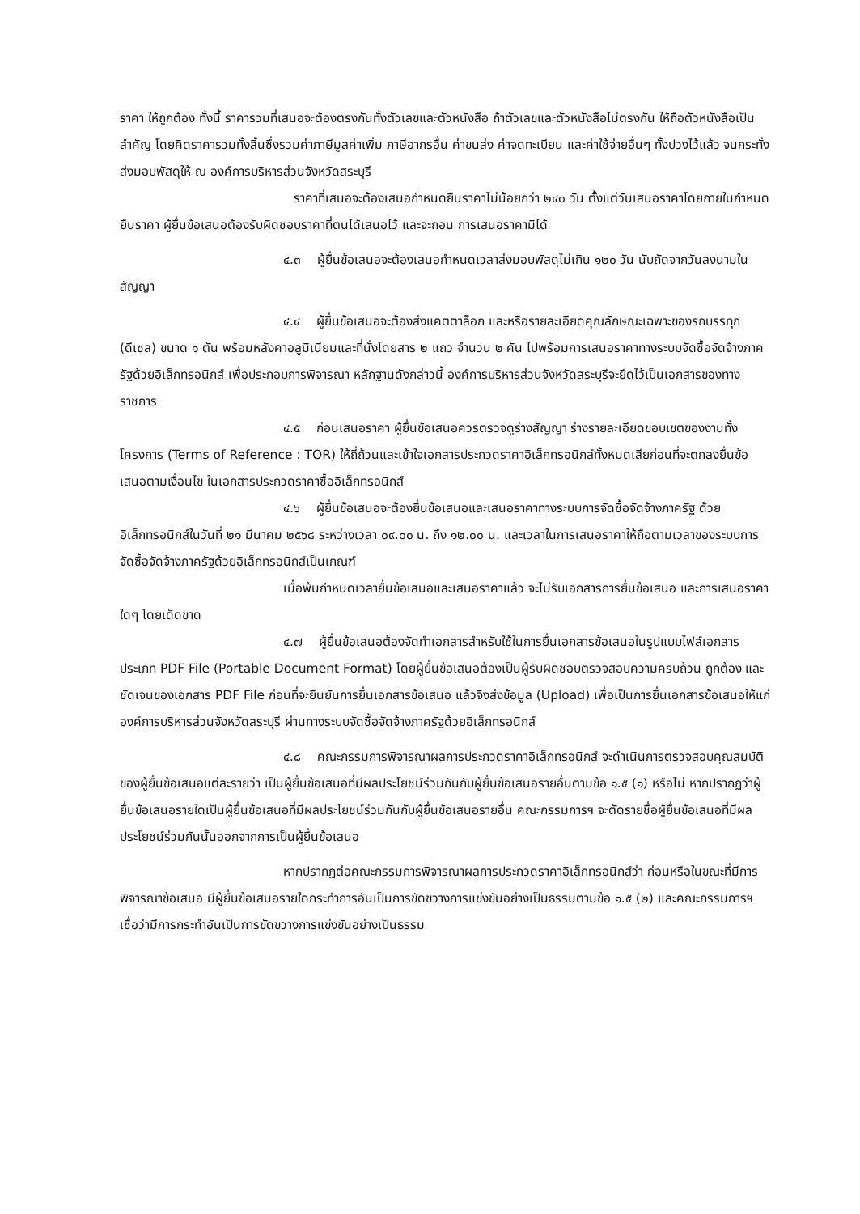ราคา ให้ถูกต้อง ทั้งนี้ ราคารวมที่เสนอจะต้องตรงกันทั้งตัวเลขและตัวหนังสือ ถ้าตัวเลขและตัวหนังสือไม่ตรงกัน ให้ถือตัวหนังสือเป็นสำคัญ โดยคิดราคารวมทั้งสิ้นซึ่งรวมค่าภาษีมูลค่าเพิ่ม ภาษีอากรอื่น ค่าขนส่ง ค่าจดทะเบียน และค่าใช้จ่ายอื่นๆ ทั้งปวงไว้แล้ว จนกระทั่งส่งมอบพัสดุให้ ณ องค์การบริหารส่วนจังหวัดสระบุรี
ราคาที่เสนอจะต้องเสนอกำหนดยืนราคาไม่น้อยกว่า ๒๔๐ วัน ตั้งแต่วันเสนอราคาโดยภายในกำหนดยืนราคา ผู้ยื่นข้อเสนอต้องรับผิดชอบราคาที่ตนได้เสนอไว้ และจะถอน การเสนอราคามิได้
๔.๓ ผู้ยื่นข้อเสนอจะต้องเสนอกำหนดเวลาส่งมอบพัสดุไม่เกิน ๑๒๐ วัน นับถัดจากวันลงนามในสัญญา
๔.๔ ผู้ยื่นข้อเสนอจะต้องส่งแคตตาล็อก และหรือรายละเอียดคุณลักษณะเฉพาะของรถบรรทุก (ดีเซล) ขนาด ๑ ตัน พร้อมหลังคาอลูมิเนียมและที่นั่งโดยสาร ๒ แถว จำนวน ๒ คัน ไปพร้อมการเสนอราคาทางระบบจัดซื้อจัดจ้างภาครัฐด้วยอิเล็กทรอนิกส์ เพื่อประกอบการพิจารณา หลักฐานดังกล่าวนี้ องค์การบริหารส่วนจังหวัดสระบุรีจะยึดไว้เป็นเอกสารของทางราชการ
๔.๕ ก่อนเสนอราคา ผู้ยื่นข้อเสนอควรตรวจดูร่างสัญญา ร่างรายละเอียดขอบเขตของงานทั้งโครงการ (Terms of Reference : TOR) ให้ถี่ถ้วนและเข้าใจเอกสารประกวดราคาอิเล็กทรอนิกส์ทั้งหมดเสียก่อนที่จะตกลงยื่นข้อเสนอตามเงื่อนไข ในเอกสารประกวดราคาซื้ออิเล็กทรอนิกส์
๔.๖ ผู้ยื่นข้อเสนอจะต้องยื่นข้อเสนอและเสนอราคาทางระบบการจัดซื้อจัดจ้างภาครัฐ ด้วยอิเล็กทรอนิกส์ในวันที่ ๒๑ มีนาคม ๒๕๖๘ ระหว่างเวลา ๐๙.๐๐ น. ถึง ๑๒.๐๐ น. และเวลาในการเสนอราคาให้ถือตามเวลาของระบบการจัดซื้อจัดจ้างภาครัฐด้วยอิเล็กทรอนิกส์เป็นเกณฑ์
เมื่อพ้นกำหนดเวลายื่นข้อเสนอและเสนอราคาแล้ว จะไม่รับเอกสารการยื่นข้อเสนอ และการเสนอราคาใดๆ โดยเด็ดขาด
๔.๗ ผู้ยื่นข้อเสนอต้องจัดทำเอกสารสำหรับใช้ในการยื่นเอกสารข้อเสนอในรูปแบบไฟล์เอกสารประเภท PDF File (Portable Document Format) โดยผู้ยื่นข้อเสนอต้องเป็นผู้รับผิดชอบตรวจสอบความครบถ้วน ถูกต้อง และชัดเจนของเอกสาร PDF File ก่อนที่จะยืนยันการยื่นเอกสารข้อเสนอ แล้วจึงส่งข้อมูล (Upload) เพื่อเป็นการยื่นเอกสารข้อเสนอให้แก่ องค์การบริหารส่วนจังหวัดสระบุรี ผ่านทางระบบจัดซื้อจัดจ้างภาครัฐด้วยอิเล็กทรอนิกส์
๔.๘ คณะกรรมการพิจารณาผลการประกวดราคาอิเล็กทรอนิกส์ จะดำเนินการตรวจสอบคุณสมบัติของผู้ยื่นข้อเสนอแต่ละรายว่า เป็นผู้ยื่นข้อเสนอที่มีผลประโยชน์ร่วมกันกับผู้ยื่นข้อเสนอรายอื่นตามข้อ ๑.๕ (๑) หรือไม่ หากปรากฏว่าผู้ยื่นข้อเสนอรายใดเป็นผู้ยื่นข้อเสนอที่มีผลประโยชน์ร่วมกันกับผู้ยื่นข้อเสนอรายอื่น คณะกรรมการฯ จะตัดรายชื่อผู้ยื่นข้อเสนอที่มีผลประโยชน์ร่วมกันนั้นออกจากการเป็นผู้ยื่นข้อเสนอ
หากปรากฏต่อคณะกรรมการพิจารณาผลการประกวดราคาอิเล็กทรอนิกส์ว่า ก่อนหรือในขณะที่มีการพิจารณาข้อเสนอ มีผู้ยื่นข้อเสนอรายใดกระทำการอันเป็นการขัดขวางการแข่งขันอย่างเป็นธรรมตามข้อ ๑.๕ (๒) และคณะกรรมการฯ เชื่อว่ามีการกระทำอันเป็นการขัดขวางการแข่งขันอย่างเป็นธรรม